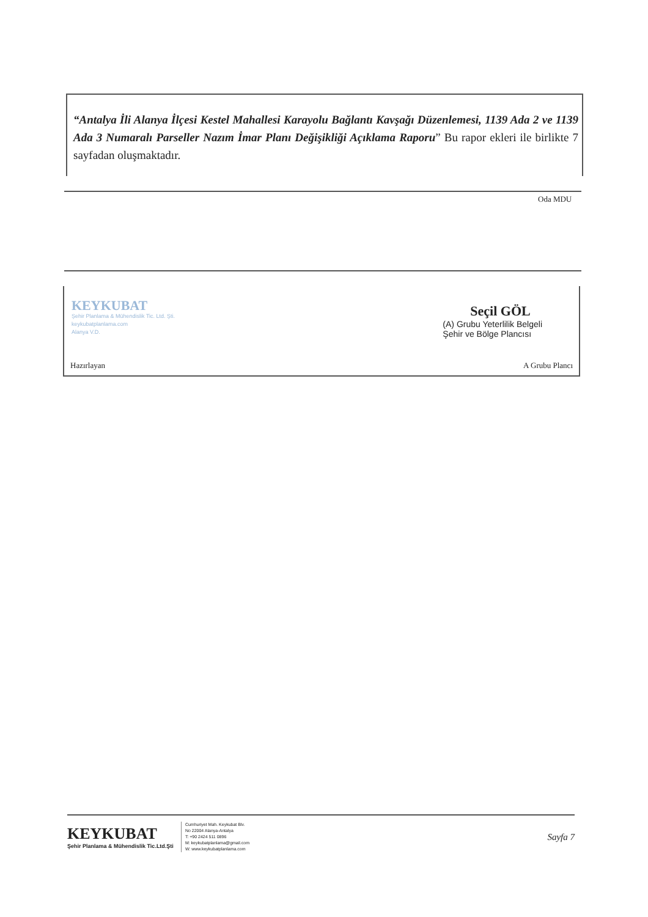“Antalya İli Alanya İlçesi Kestel Mahallesi Karayolu Bağlantı Kavşağı Düzenlemesi, 1139 Ada 2 ve 1139 Ada 3 Numaralı Parseller Nazım İmar Planı Değişikliği Açıklama Raporu” Bu rapor ekleri ile birlikte 7 sayfadan oluşmaktadır.
Oda MDU
KEYKUBAT
Şehir Planlama & Mühendislik Tic. Ltd. Şti.
keykubatplanlama.com
Alanya V.D.
Seçil GÖL
(A) Grubu Yeterlilik Belgeli
Şehir ve Bölge Plancısı
Hazırlayan A Grubu Plancı
KEYKUBAT
Şehir Planlama & Mühendislik Tic.Ltd.Şti
Cumhuriyet Mah. Keykubat Blv.
No 22004 Alanya-Antalya
T: +90 2424 511 0896
M: keykubatplanlama@gmail.com
W: www.keykubatplanlama.com
Sayfa 7